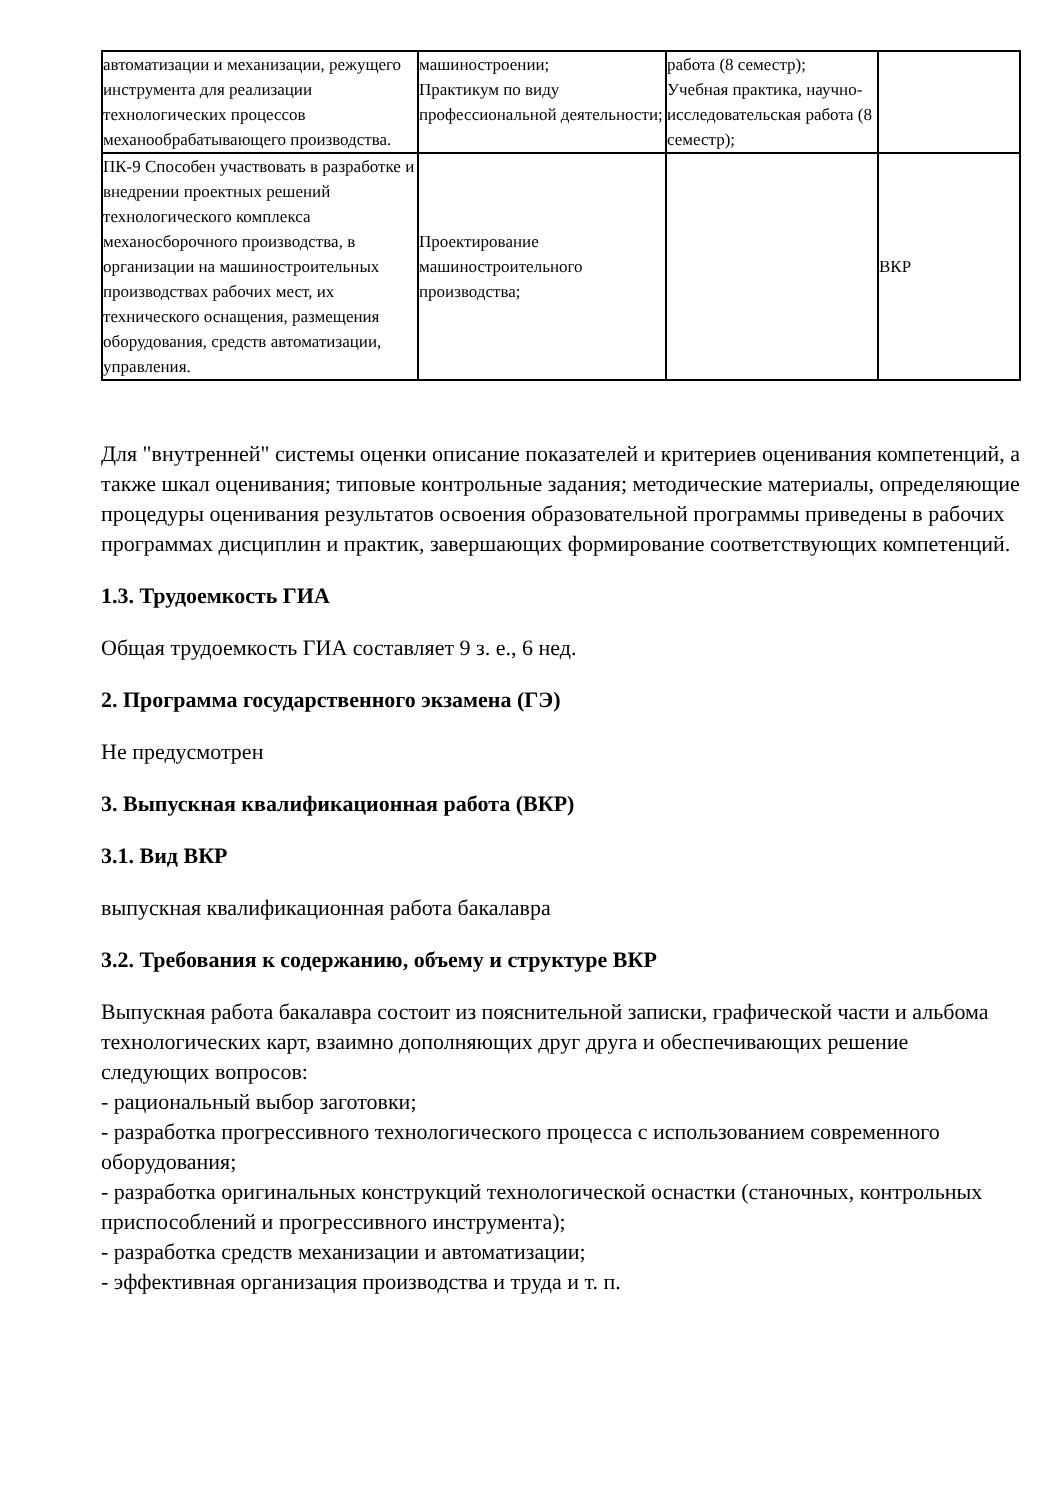| автоматизации и механизации, режущего инструмента для реализации технологических процессов механообрабатывающего производства. | машиностроении; Практикум по виду профессиональной деятельности; | работа (8 семестр); Учебная практика, научно-исследовательская работа (8 семестр); | |
| ПК-9 Способен участвовать в разработке и внедрении проектных решений технологического комплекса механосборочного производства, в организации на машиностроительных производствах рабочих мест, их технического оснащения, размещения оборудования, средств автоматизации, управления. | Проектирование машиностроительного производства; | | ВКР |
Для "внутренней" системы оценки описание показателей и критериев оценивания компетенций, а также шкал оценивания; типовые контрольные задания; методические материалы, определяющие процедуры оценивания результатов освоения образовательной программы приведены в рабочих программах дисциплин и практик, завершающих формирование соответствующих компетенций.
1.3. Трудоемкость ГИА
Общая трудоемкость ГИА составляет 9 з. е., 6 нед.
2. Программа государственного экзамена (ГЭ)
Не предусмотрен
3. Выпускная квалификационная работа (ВКР)
3.1. Вид ВКР
выпускная квалификационная работа бакалавра
3.2. Требования к содержанию, объему и структуре ВКР
Выпускная работа бакалавра состоит из пояснительной записки, графической части и альбома технологических карт, взаимно дополняющих друг друга и обеспечивающих решение следующих вопросов:
- рациональный выбор заготовки;
- разработка прогрессивного технологического процесса с использованием современного оборудования;
- разработка оригинальных конструкций технологической оснастки (станочных, контрольных приспособлений и прогрессивного инструмента);
- разработка средств механизации и автоматизации;
- эффективная организация производства и труда и т. п.